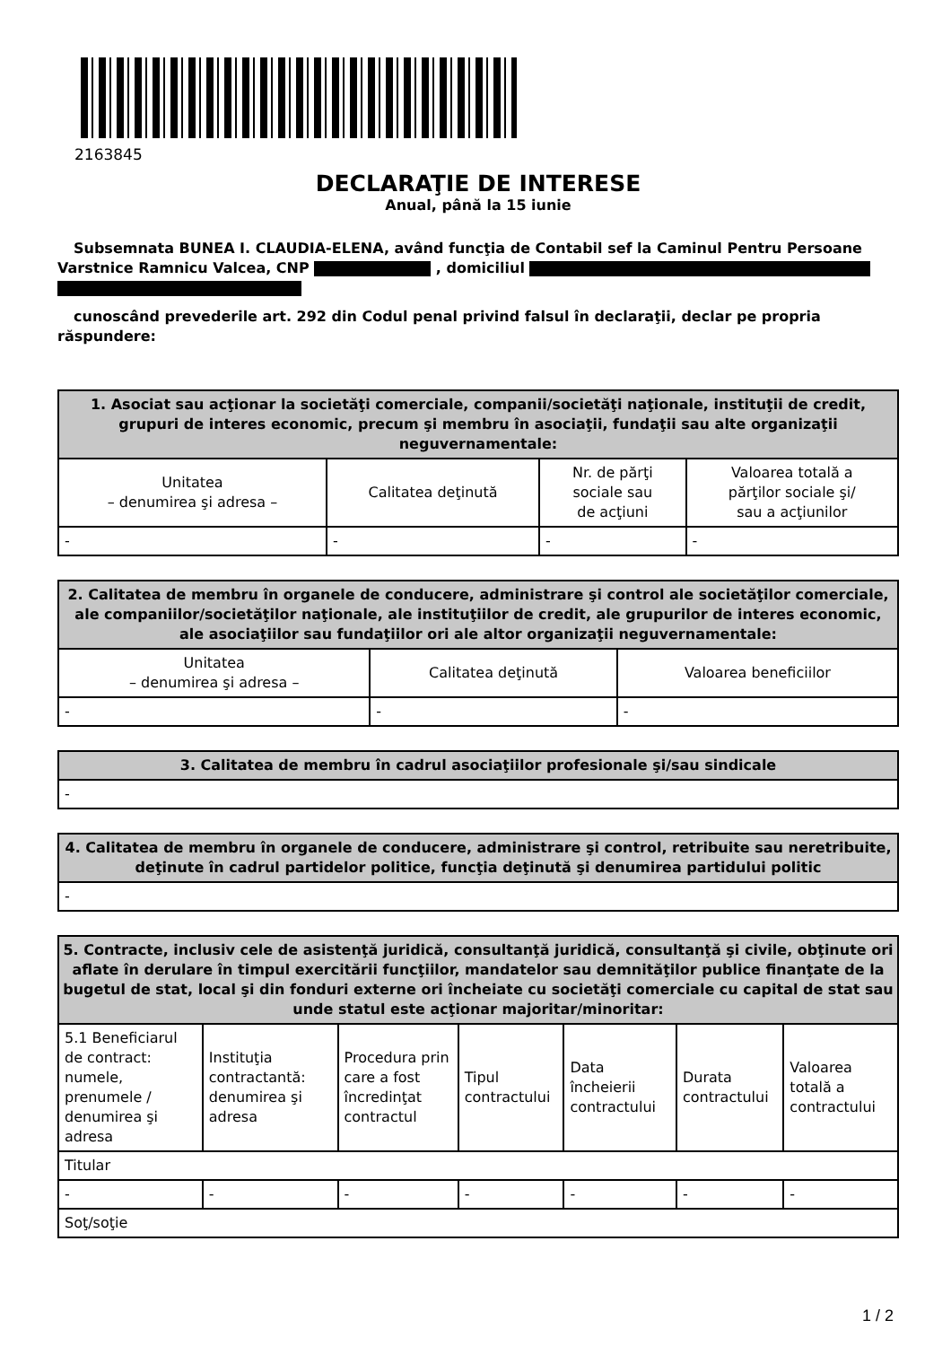2163845
DECLARAŢIE DE INTERESE
Anual, până la 15 iunie
Subsemnata BUNEA I. CLAUDIA-ELENA, având funcţia de Contabil sef la Caminul Pentru Persoane Varstnice Ramnicu Valcea, CNP , domiciliul
cunoscând prevederile art. 292 din Codul penal privind falsul în declaraţii, declar pe propria răspundere:
| 1. Asociat sau acţionar la societăţi comerciale, companii/societăţi naţionale, instituţii de credit, grupuri de interes economic, precum şi membru în asociaţii, fundaţii sau alte organizaţii neguvernamentale: | | | |
| --- | --- | --- | --- |
| Unitatea – denumirea şi adresa – | Calitatea deţinută | Nr. de părţi sociale sau de acţiuni | Valoarea totală a părţilor sociale şi/ sau a acţiunilor |
| - | - | - | - |
| 2. Calitatea de membru în organele de conducere, administrare şi control ale societăţilor comerciale, ale companiilor/societăţilor naţionale, ale instituţiilor de credit, ale grupurilor de interes economic, ale asociaţiilor sau fundaţiilor ori ale altor organizaţii neguvernamentale: | | |
| --- | --- | --- |
| Unitatea – denumirea şi adresa – | Calitatea deţinută | Valoarea beneficiilor |
| - | - | - |
| 3. Calitatea de membru în cadrul asociaţiilor profesionale şi/sau sindicale |
| --- |
| - |
| 4. Calitatea de membru în organele de conducere, administrare şi control, retribuite sau neretribuite, deţinute în cadrul partidelor politice, funcţia deţinută şi denumirea partidului politic |
| --- |
| - |
| 5. Contracte, inclusiv cele de asistenţă juridică, consultanţă juridică, consultanţă şi civile, obţinute ori aflate în derulare în timpul exercitării funcţiilor, mandatelor sau demnităţilor publice finanţate de la bugetul de stat, local şi din fonduri externe ori încheiate cu societăţi comerciale cu capital de stat sau unde statul este acţionar majoritar/minoritar: | | | | | | |
| --- | --- | --- | --- | --- | --- | --- |
| 5.1 Beneficiarul de contract: numele, prenumele / denumirea şi adresa | Instituţia contractantă: denumirea şi adresa | Procedura prin care a fost încredinţat contractul | Tipul contractului | Data încheierii contractului | Durata contractului | Valoarea totală a contractului |
| Titular | | | | | | |
| - | - | - | - | - | - | - |
| Soţ/soţie | | | | | | |
1 / 2